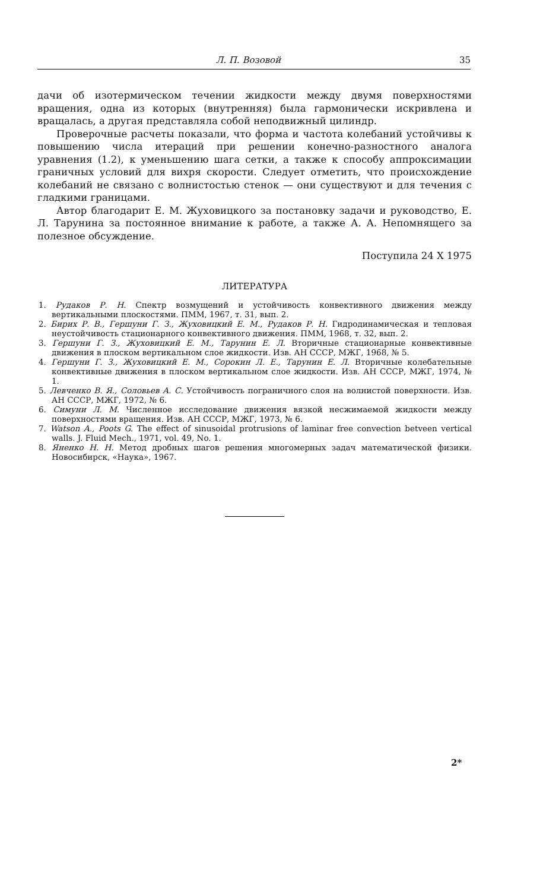Л. П. Возовой 35
дачи об изотермическом течении жидкости между двумя поверхностями вращения, одна из которых (внутренняя) была гармонически искривлена и вращалась, а другая представляла собой неподвижный цилиндр.
Проверочные расчеты показали, что форма и частота колебаний устойчивы к повышению числа итераций при решении конечно-разностного аналога уравнения (1.2), к уменьшению шага сетки, а также к способу аппроксимации граничных условий для вихря скорости. Следует отметить, что происхождение колебаний не связано с волнистостью стенок — они существуют и для течения с гладкими границами.
Автор благодарит Е. М. Жуховицкого за постановку задачи и руководство, Е. Л. Тарунина за постоянное внимание к работе, а также А. А. Непомнящего за полезное обсуждение.
Поступила 24 X 1975
ЛИТЕРАТУРА
1. Рудаков Р. Н. Спектр возмущений и устойчивость конвективного движения между вертикальными плоскостями. ПММ, 1967, т. 31, вып. 2.
2. Бирих Р. В., Гершуни Г. З., Жуховицкий Е. М., Рудаков Р. Н. Гидродинамическая и тепловая неустойчивость стационарного конвективного движения. ПММ, 1968, т. 32, вып. 2.
3. Гершуни Г. З., Жуховицкий Е. М., Тарунин Е. Л. Вторичные стационарные конвективные движения в плоском вертикальном слое жидкости. Изв. АН СССР, МЖГ, 1968, № 5.
4. Гершуни Г. З., Жуховицкий Е. М., Сорокин Л. Е., Тарунин Е. Л. Вторичные колебательные конвективные движения в плоском вертикальном слое жидкости. Изв. АН СССР, МЖГ, 1974, № 1.
5. Левченко В. Я., Соловьев А. С. Устойчивость пограничного слоя на волнистой поверхности. Изв. АН СССР, МЖГ, 1972, № 6.
6. Симуни Л. М. Численное исследование движения вязкой несжимаемой жидкости между поверхностями вращения. Изв. АН СССР, МЖГ, 1973, № 6.
7. Watson A., Poots G. The effect of sinusoidal protrusions of laminar free convection betveen vertical walls. J. Fluid Mech., 1971, vol. 49, No. 1.
8. Яненко Н. Н. Метод дробных шагов решения многомерных задач математической физики. Новосибирск, «Наука», 1967.
2*